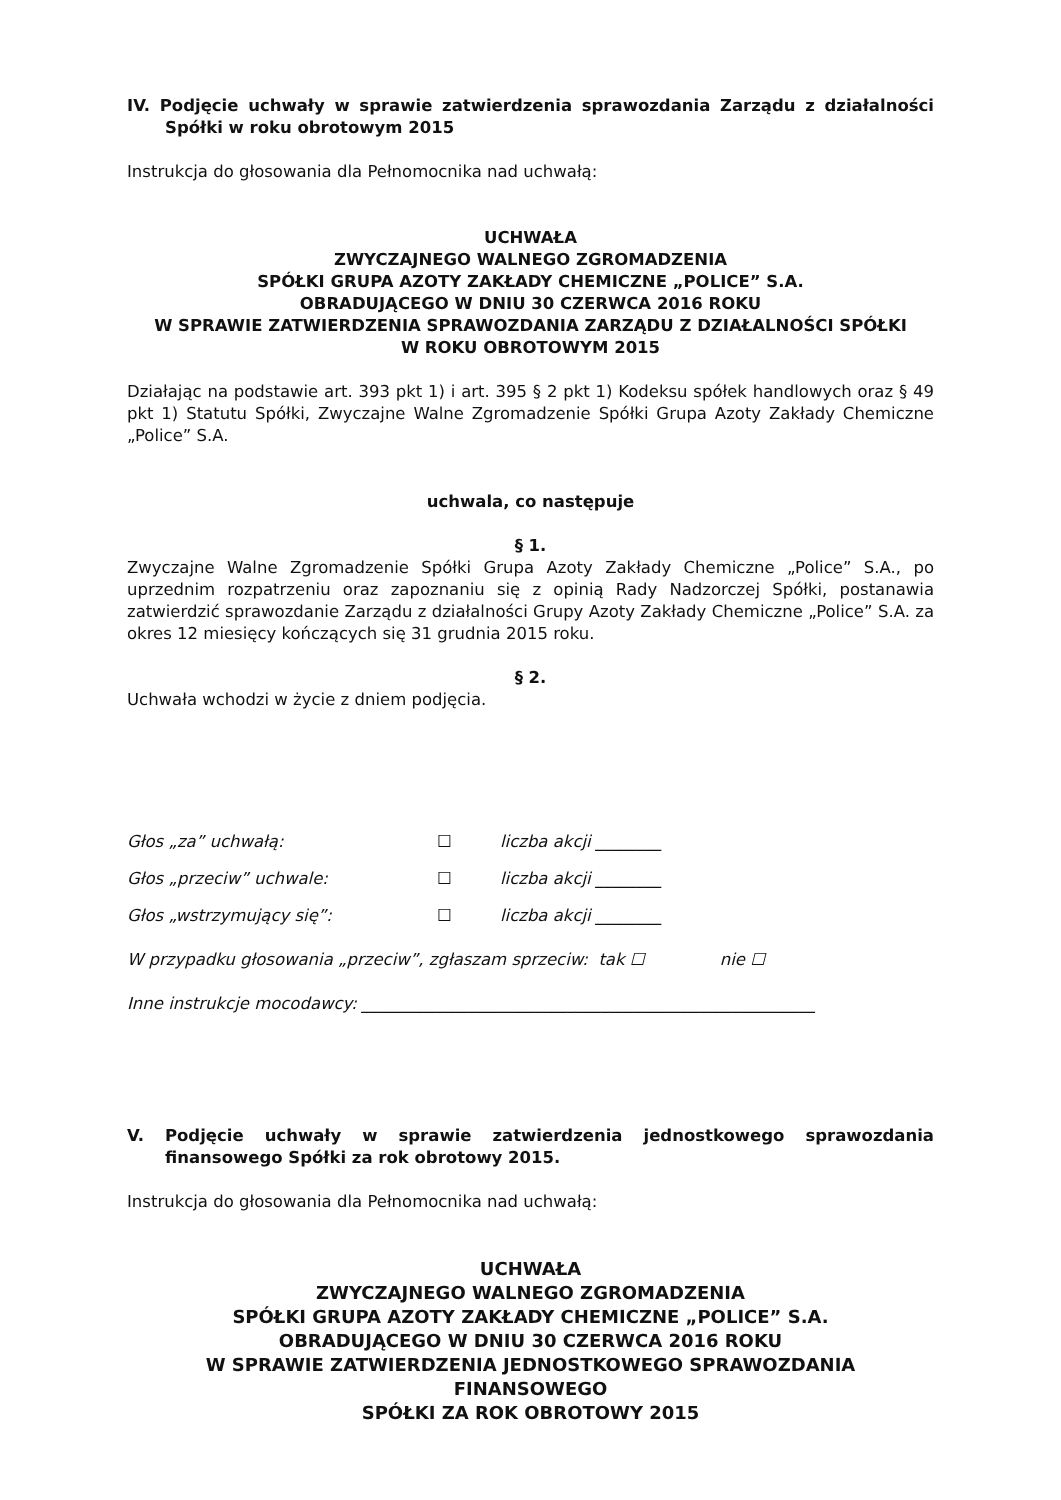IV. Podjęcie uchwały w sprawie zatwierdzenia sprawozdania Zarządu z działalności Spółki w roku obrotowym 2015
Instrukcja do głosowania dla Pełnomocnika nad uchwałą:
UCHWAŁA
ZWYCZAJNEGO WALNEGO ZGROMADZENIA
SPÓŁKI GRUPA AZOTY ZAKŁADY CHEMICZNE „POLICE” S.A.
OBRADUJĄCEGO W DNIU 30 CZERWCA 2016 ROKU
W SPRAWIE ZATWIERDZENIA SPRAWOZDANIA ZARZĄDU Z DZIAŁALNOŚCI SPÓŁKI
W ROKU OBROTOWYM 2015
Działając na podstawie art. 393 pkt 1) i art. 395 § 2 pkt 1) Kodeksu spółek handlowych oraz § 49 pkt 1) Statutu Spółki, Zwyczajne Walne Zgromadzenie Spółki Grupa Azoty Zakłady Chemiczne „Police” S.A.
uchwala, co następuje
§ 1.
Zwyczajne Walne Zgromadzenie Spółki Grupa Azoty Zakłady Chemiczne „Police” S.A., po uprzednim rozpatrzeniu oraz zapoznaniu się z opinią Rady Nadzorczej Spółki, postanawia zatwierdzić sprawozdanie Zarządu z działalności Grupy Azoty Zakłady Chemiczne „Police” S.A. za okres 12 miesięcy kończących się 31 grudnia 2015 roku.
§ 2.
Uchwała wchodzi w życie z dniem podjęcia.
Głos „za” uchwałą: ☐ liczba akcji ________
Głos „przeciw” uchwale: ☐ liczba akcji ________
Głos „wstrzymujący się”: ☐ liczba akcji ________
W przypadku głosowania „przeciw”, zgłaszam sprzeciw: tak ☐ nie ☐
Inne instrukcje mocodawcy: _______________________________________________________
V. Podjęcie uchwały w sprawie zatwierdzenia jednostkowego sprawozdania finansowego Spółki za rok obrotowy 2015.
Instrukcja do głosowania dla Pełnomocnika nad uchwałą:
UCHWAŁA
ZWYCZAJNEGO WALNEGO ZGROMADZENIA
SPÓŁKI GRUPA AZOTY ZAKŁADY CHEMICZNE „POLICE” S.A.
OBRADUJĄCEGO W DNIU 30 CZERWCA 2016 ROKU
W SPRAWIE ZATWIERDZENIA JEDNOSTKOWEGO SPRAWOZDANIA FINANSOWEGO
SPÓŁKI ZA ROK OBROTOWY 2015